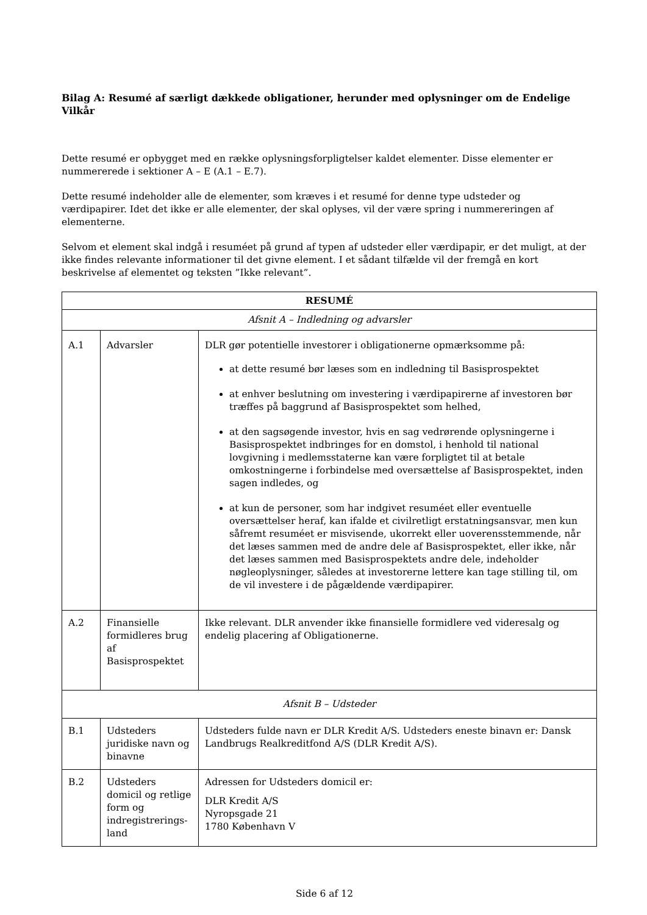Bilag A: Resumé af særligt dækkede obligationer, herunder med oplysninger om de Endelige Vilkår
Dette resumé er opbygget med en række oplysningsforpligtelser kaldet elementer. Disse elementer er nummererede i sektioner A – E (A.1 – E.7).
Dette resumé indeholder alle de elementer, som kræves i et resumé for denne type udsteder og værdipapirer. Idet det ikke er alle elementer, der skal oplyses, vil der være spring i nummereringen af elementerne.
Selvom et element skal indgå i resuméet på grund af typen af udsteder eller værdipapir, er det muligt, at der ikke findes relevante informationer til det givne element. I et sådant tilfælde vil der fremgå en kort beskrivelse af elementet og teksten ”Ikke relevant”.
| RESUMÉ | | |
| Afsnit A – Indledning og advarsler | | |
| A.1 | Advarsler | DLR gør potentielle investorer i obligationerne opmærksomme på: at dette resumé bør læses som en indledning til Basisprospektet at enhver beslutning om investering i værdipapirerne af investoren bør træffes på baggrund af Basisprospektet som helhed, at den sagsøgende investor, hvis en sag vedrørende oplysningerne i Basisprospektet indbringes for en domstol, i henhold til national lovgivning i medlemsstaterne kan være forpligtet til at betale omkostningerne i forbindelse med oversættelse af Basisprospektet, inden sagen indledes, og at kun de personer, som har indgivet resuméet eller eventuelle oversættelser heraf, kan ifalde et civilretligt erstatningsansvar, men kun såfremt resuméet er misvisende, ukorrekt eller uoverensstemmende, når det læses sammen med de andre dele af Basisprospektet, eller ikke, når det læses sammen med Basisprospektets andre dele, indeholder nøgleoplysninger, således at investorerne lettere kan tage stilling til, om de vil investere i de pågældende værdipapirer. |
| A.2 | Finansielle formidleres brug af Basisprospektet | Ikke relevant. DLR anvender ikke finansielle formidlere ved videresalg og endelig placering af Obligationerne. |
| Afsnit B – Udsteder | | |
| B.1 | Udsteders juridiske navn og binavne | Udsteders fulde navn er DLR Kredit A/S. Udsteders eneste binavn er: Dansk Landbrugs Realkreditfond A/S (DLR Kredit A/S). |
| B.2 | Udsteders domicil og retlige form og indregistrerings-land | Adressen for Udsteders domicil er: DLR Kredit A/S Nyropsgade 21 1780 København V |
Side 6 af 12